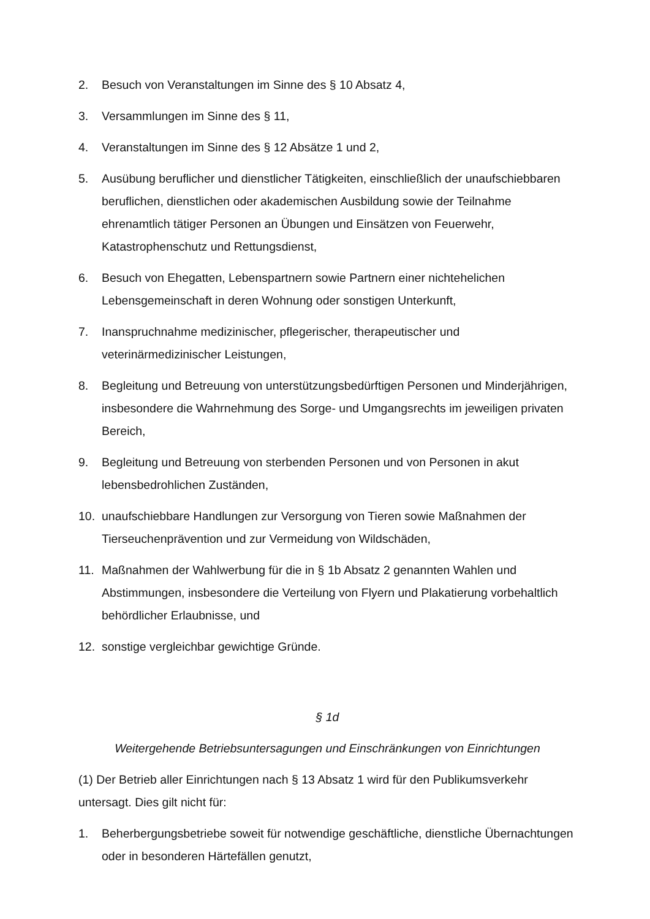2. Besuch von Veranstaltungen im Sinne des § 10 Absatz 4,
3. Versammlungen im Sinne des § 11,
4. Veranstaltungen im Sinne des § 12 Absätze 1 und 2,
5. Ausübung beruflicher und dienstlicher Tätigkeiten, einschließlich der unaufschiebbaren beruflichen, dienstlichen oder akademischen Ausbildung sowie der Teilnahme ehrenamtlich tätiger Personen an Übungen und Einsätzen von Feuerwehr, Katastrophenschutz und Rettungsdienst,
6. Besuch von Ehegatten, Lebenspartnern sowie Partnern einer nichtehelichen Lebensgemeinschaft in deren Wohnung oder sonstigen Unterkunft,
7. Inanspruchnahme medizinischer, pflegerischer, therapeutischer und veterinärmedizinischer Leistungen,
8. Begleitung und Betreuung von unterstützungsbedürftigen Personen und Minderjährigen, insbesondere die Wahrnehmung des Sorge- und Umgangsrechts im jeweiligen privaten Bereich,
9. Begleitung und Betreuung von sterbenden Personen und von Personen in akut lebensbedrohlichen Zuständen,
10. unaufschiebbare Handlungen zur Versorgung von Tieren sowie Maßnahmen der Tierseuchenprävention und zur Vermeidung von Wildschäden,
11. Maßnahmen der Wahlwerbung für die in § 1b Absatz 2 genannten Wahlen und Abstimmungen, insbesondere die Verteilung von Flyern und Plakatierung vorbehaltlich behördlicher Erlaubnisse, und
12. sonstige vergleichbar gewichtige Gründe.
§ 1d
Weitergehende Betriebsuntersagungen und Einschränkungen von Einrichtungen
(1) Der Betrieb aller Einrichtungen nach § 13 Absatz 1 wird für den Publikumsverkehr untersagt. Dies gilt nicht für:
1. Beherbergungsbetriebe soweit für notwendige geschäftliche, dienstliche Übernachtungen oder in besonderen Härtefällen genutzt,